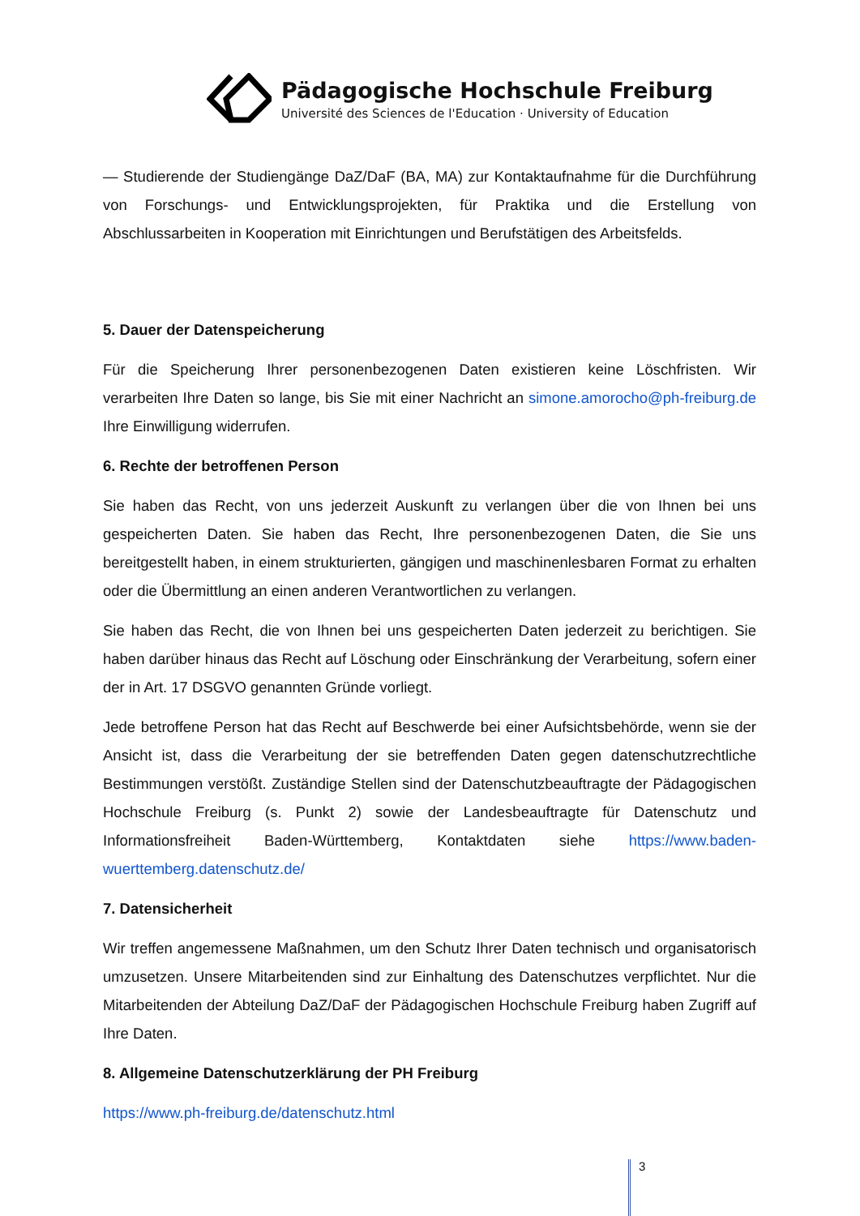Pädagogische Hochschule Freiburg
Université des Sciences de l'Education · University of Education
— Studierende der Studiengänge DaZ/DaF (BA, MA) zur Kontaktaufnahme für die Durchführung von Forschungs- und Entwicklungsprojekten, für Praktika und die Erstellung von Abschlussarbeiten in Kooperation mit Einrichtungen und Berufstätigen des Arbeitsfelds.
5. Dauer der Datenspeicherung
Für die Speicherung Ihrer personenbezogenen Daten existieren keine Löschfristen. Wir verarbeiten Ihre Daten so lange, bis Sie mit einer Nachricht an simone.amorocho@ph-freiburg.de Ihre Einwilligung widerrufen.
6. Rechte der betroffenen Person
Sie haben das Recht, von uns jederzeit Auskunft zu verlangen über die von Ihnen bei uns gespeicherten Daten. Sie haben das Recht, Ihre personenbezogenen Daten, die Sie uns bereitgestellt haben, in einem strukturierten, gängigen und maschinenlesbaren Format zu erhalten oder die Übermittlung an einen anderen Verantwortlichen zu verlangen.
Sie haben das Recht, die von Ihnen bei uns gespeicherten Daten jederzeit zu berichtigen. Sie haben darüber hinaus das Recht auf Löschung oder Einschränkung der Verarbeitung, sofern einer der in Art. 17 DSGVO genannten Gründe vorliegt.
Jede betroffene Person hat das Recht auf Beschwerde bei einer Aufsichtsbehörde, wenn sie der Ansicht ist, dass die Verarbeitung der sie betreffenden Daten gegen datenschutzrechtliche Bestimmungen verstößt. Zuständige Stellen sind der Datenschutzbeauftragte der Pädagogischen Hochschule Freiburg (s. Punkt 2) sowie der Landesbeauftragte für Datenschutz und Informationsfreiheit Baden-Württemberg, Kontaktdaten siehe https://www.baden-wuerttemberg.datenschutz.de/
7. Datensicherheit
Wir treffen angemessene Maßnahmen, um den Schutz Ihrer Daten technisch und organisatorisch umzusetzen. Unsere Mitarbeitenden sind zur Einhaltung des Datenschutzes verpflichtet. Nur die Mitarbeitenden der Abteilung DaZ/DaF der Pädagogischen Hochschule Freiburg haben Zugriff auf Ihre Daten.
8. Allgemeine Datenschutzerklärung der PH Freiburg
https://www.ph-freiburg.de/datenschutz.html
3